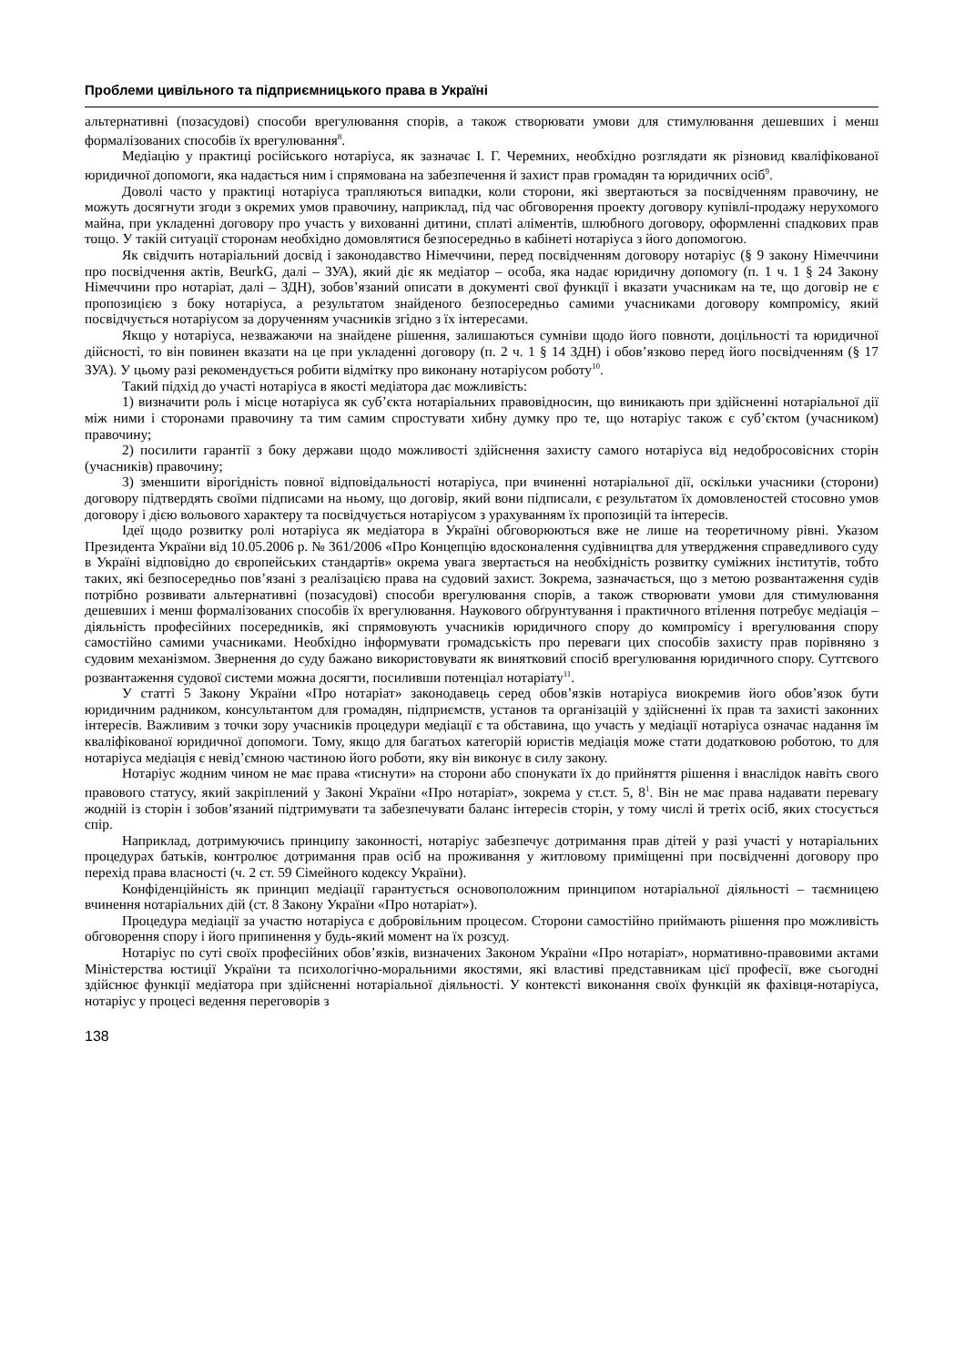Проблеми цивільного та підприємницького права в Україні
альтернативні (позасудові) способи врегулювання спорів, а також створювати умови для стимулювання дешевших і менш формалізованих способів їх врегулювання<sup>8</sup>.
Медіацію у практиці російського нотаріуса, як зазначає І. Г. Черемних, необхідно розглядати як різновид кваліфікованої юридичної допомоги, яка надається ним і спрямована на забезпечення й захист прав громадян та юридичних осіб<sup>9</sup>.
Доволі часто у практиці нотаріуса трапляються випадки, коли сторони, які звертаються за посвідченням правочину, не можуть досягнути згоди з окремих умов правочину, наприклад, під час обговорення проекту договору купівлі-продажу нерухомого майна, при укладенні договору про участь у вихованні дитини, сплаті аліментів, шлюбного договору, оформленні спадкових прав тощо. У такій ситуації сторонам необхідно домовлятися безпосередньо в кабінеті нотаріуса з його допомогою.
Як свідчить нотаріальний досвід і законодавство Німеччини, перед посвідченням договору нотаріус (§ 9 закону Німеччини про посвідчення актів, BeurkG, далі – ЗУА), який діє як медіатор – особа, яка надає юридичну допомогу (п. 1 ч. 1 § 24 Закону Німеччини про нотаріат, далі – ЗДН), зобов’язаний описати в документі свої функції і вказати учасникам на те, що договір не є пропозицією з боку нотаріуса, а результатом знайденого безпосередньо самими учасниками договору компромісу, який посвідчується нотаріусом за дорученням учасників згідно з їх інтересами.
Якщо у нотаріуса, незважаючи на знайдене рішення, залишаються сумніви щодо його повноти, доцільності та юридичної дійсності, то він повинен вказати на це при укладенні договору (п. 2 ч. 1 § 14 ЗДН) і обов’язково перед його посвідченням (§ 17 ЗУА). У цьому разі рекомендується робити відмітку про виконану нотаріусом роботу<sup>10</sup>.
Такий підхід до участі нотаріуса в якості медіатора дає можливість:
1) визначити роль і місце нотаріуса як суб’єкта нотаріальних правовідносин, що виникають при здійсненні нотаріальної дії між ними і сторонами правочину та тим самим спростувати хибну думку про те, що нотаріус також є суб’єктом (учасником) правочину;
2) посилити гарантії з боку держави щодо можливості здійснення захисту самого нотаріуса від недобросовісних сторін (учасників) правочину;
3) зменшити вірогідність повної відповідальності нотаріуса, при вчиненні нотаріальної дії, оскільки учасники (сторони) договору підтвердять своїми підписами на ньому, що договір, який вони підписали, є результатом їх домовленостей стосовно умов договору і дією вольового характеру та посвідчується нотаріусом з урахуванням їх пропозицій та інтересів.
Ідеї щодо розвитку ролі нотаріуса як медіатора в Україні обговорюються вже не лише на теоретичному рівні. Указом Президента України від 10.05.2006 р. № 361/2006 «Про Концепцію вдосконалення судівництва для утвердження справедливого суду в Україні відповідно до європейських стандартів» окрема увага звертається на необхідність розвитку суміжних інститутів, тобто таких, які безпосередньо пов’язані з реалізацією права на судовий захист. Зокрема, зазначається, що з метою розвантаження судів потрібно розвивати альтернативні (позасудові) способи врегулювання спорів, а також створювати умови для стимулювання дешевших і менш формалізованих способів їх врегулювання. Наукового обґрунтування і практичного втілення потребує медіація – діяльність професійних посередників, які спрямовують учасників юридичного спору до компромісу і врегулювання спору самостійно самими учасниками. Необхідно інформувати громадськість про переваги цих способів захисту прав порівняно з судовим механізмом. Звернення до суду бажано використовувати як винятковий спосіб врегулювання юридичного спору. Суттєвого розвантаження судової системи можна досягти, посиливши потенціал нотаріату<sup>11</sup>.
У статті 5 Закону України «Про нотаріат» законодавець серед обов’язків нотаріуса виокремив його обов’язок бути юридичним радником, консультантом для громадян, підприємств, установ та організацій у здійсненні їх прав та захисті законних інтересів. Важливим з точки зору учасників процедури медіації є та обставина, що участь у медіації нотаріуса означає надання їм кваліфікованої юридичної допомоги. Тому, якщо для багатьох категорій юристів медіація може стати додатковою роботою, то для нотаріуса медіація є невід’ємною частиною його роботи, яку він виконує в силу закону.
Нотаріус жодним чином не має права «тиснути» на сторони або спонукати їх до прийняття рішення і внаслідок навіть свого правового статусу, який закріплений у Законі України «Про нотаріат», зокрема у ст.ст. 5, 8<sup>1</sup>. Він не має права надавати перевагу жодній із сторін і зобов’язаний підтримувати та забезпечувати баланс інтересів сторін, у тому числі й третіх осіб, яких стосується спір.
Наприклад, дотримуючись принципу законності, нотаріус забезпечує дотримання прав дітей у разі участі у нотаріальних процедурах батьків, контролює дотримання прав осіб на проживання у житловому приміщенні при посвідченні договору про перехід права власності (ч. 2 ст. 59 Сімейного кодексу України).
Конфіденційність як принцип медіації гарантується основоположним принципом нотаріальної діяльності – таємницею вчинення нотаріальних дій (ст. 8 Закону України «Про нотаріат»).
Процедура медіації за участю нотаріуса є добровільним процесом. Сторони самостійно приймають рішення про можливість обговорення спору і його припинення у будь-який момент на їх розсуд.
Нотаріус по суті своїх професійних обов’язків, визначених Законом України «Про нотаріат», нормативно-правовими актами Міністерства юстиції України та психологічно-моральними якостями, які властиві представникам цієї професії, вже сьогодні здійснює функції медіатора при здійсненні нотаріальної діяльності. У контексті виконання своїх функцій як фахівця-нотаріуса, нотаріус у процесі ведення переговорів з
138